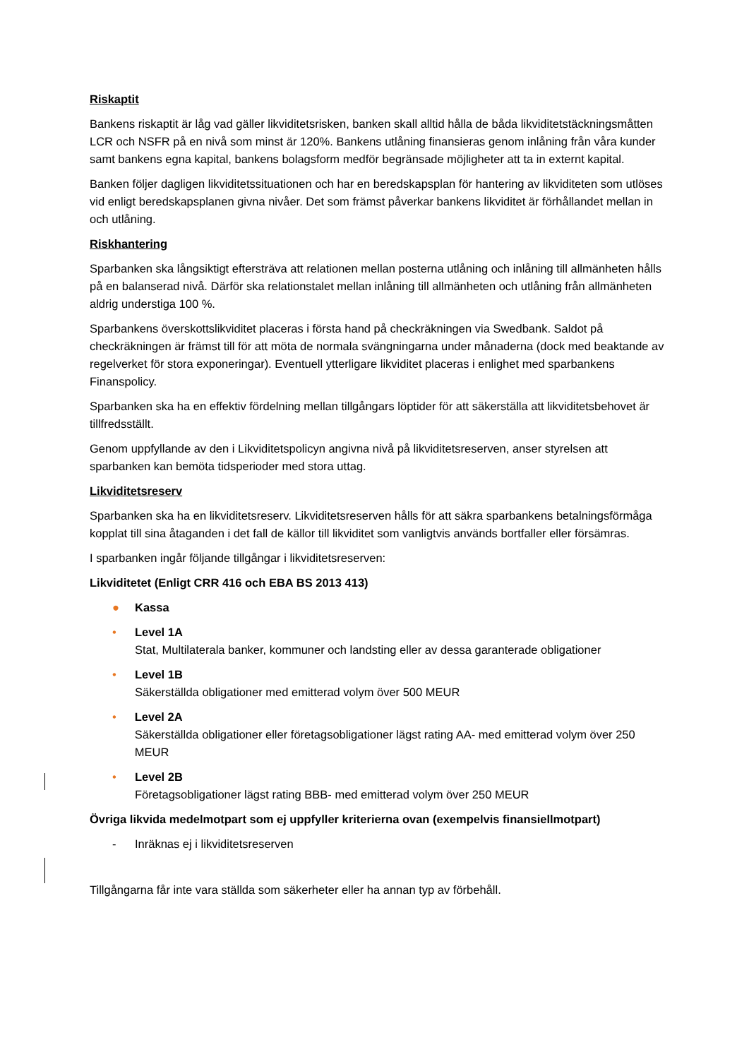Riskaptit
Bankens riskaptit är låg vad gäller likviditetsrisken, banken skall alltid hålla de båda likviditetstäckningsmåtten LCR och NSFR på en nivå som minst är 120%. Bankens utlåning finansieras genom inlåning från våra kunder samt bankens egna kapital, bankens bolagsform medför begränsade möjligheter att ta in externt kapital.
Banken följer dagligen likviditetssituationen och har en beredskapsplan för hantering av likviditeten som utlöses vid enligt beredskapsplanen givna nivåer. Det som främst påverkar bankens likviditet är förhållandet mellan in och utlåning.
Riskhantering
Sparbanken ska långsiktigt eftersträva att relationen mellan posterna utlåning och inlåning till allmänheten hålls på en balanserad nivå. Därför ska relationstalet mellan inlåning till allmänheten och utlåning från allmänheten aldrig understiga 100 %.
Sparbankens överskottslikviditet placeras i första hand på checkräkningen via Swedbank. Saldot på checkräkningen är främst till för att möta de normala svängningarna under månaderna (dock med beaktande av regelverket för stora exponeringar). Eventuell ytterligare likviditet placeras i enlighet med sparbankens Finanspolicy.
Sparbanken ska ha en effektiv fördelning mellan tillgångars löptider för att säkerställa att likviditetsbehovet är tillfredsställt.
Genom uppfyllande av den i Likviditetspolicyn angivna nivå på likviditetsreserven, anser styrelsen att sparbanken kan bemöta tidsperioder med stora uttag.
Likviditetsreserv
Sparbanken ska ha en likviditetsreserv. Likviditetsreserven hålls för att säkra sparbankens betalningsförmåga kopplat till sina åtaganden i det fall de källor till likviditet som vanligtvis används bortfaller eller försämras.
I sparbanken ingår följande tillgångar i likviditetsreserven:
Likviditetet (Enligt CRR 416 och EBA BS 2013 413)
● Kassa
• Level 1A
Stat, Multilaterala banker, kommuner och landsting eller av dessa garanterade obligationer
• Level 1B
Säkerställda obligationer med emitterad volym över 500 MEUR
• Level 2A
Säkerställda obligationer eller företagsobligationer lägst rating AA- med emitterad volym över 250 MEUR
• Level 2B
Företagsobligationer lägst rating BBB- med emitterad volym över 250 MEUR
Övriga likvida medelmotpart som ej uppfyller kriterierna ovan (exempelvis finansiellmotpart)
- Inräknas ej i likviditetsreserven
Tillgångarna får inte vara ställda som säkerheter eller ha annan typ av förbehåll.